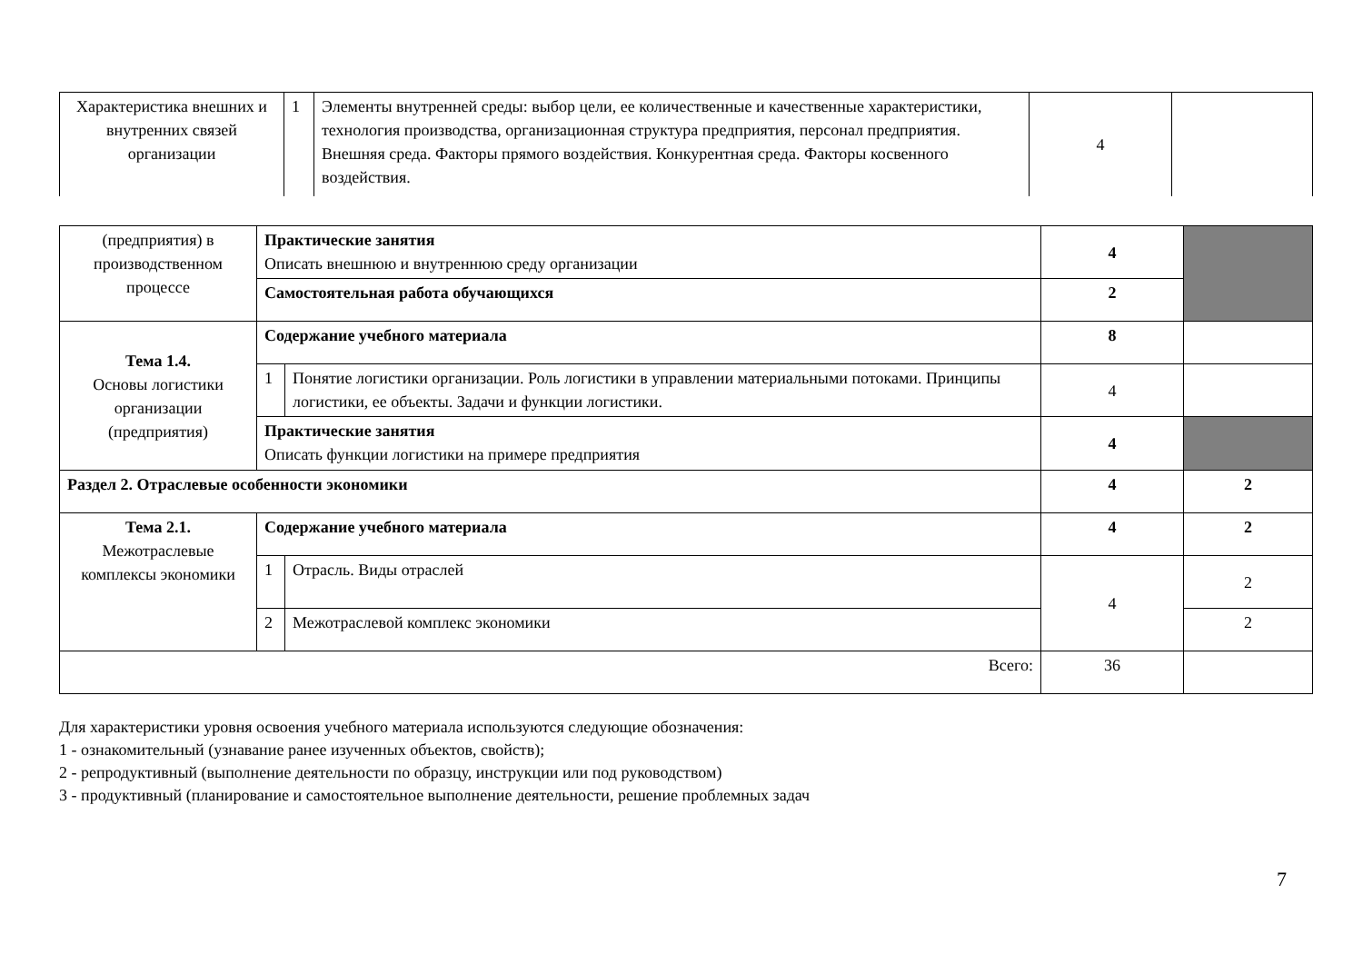| Характеристика внешних и внутренних связей организации | 1 | Элементы внутренней среды: выбор цели, ее количественные и качественные характеристики, технология производства, организационная структура предприятия, персонал предприятия. Внешняя среда. Факторы прямого воздействия. Конкурентная среда. Факторы косвенного воздействия. | 4 | |
| (предприятия) в производственном процессе | Практические занятия Описать внешнюю и внутреннюю среду организации | | 4 | |
| | Самостоятельная работа обучающихся | | 2 | |
| Тема 1.4. Основы логистики организации (предприятия) | Содержание учебного материала | | 8 | |
| | 1 | Понятие логистики организации. Роль логистики в управлении материальными потоками. Принципы логистики, ее объекты. Задачи и функции логистики. | 4 | |
| | Практические занятия Описать функции логистики на примере предприятия | | 4 | |
| Раздел 2. Отраслевые особенности экономики | | | 4 | 2 |
| Тема 2.1. Межотраслевые комплексы экономики | Содержание учебного материала | | 4 | 2 |
| | 1 | Отрасль. Виды отраслей | 4 | 2 |
| | 2 | Межотраслевой комплекс экономики | | 2 |
| Всего: | | | 36 | |
Для характеристики уровня освоения учебного материала используются следующие обозначения:
1 - ознакомительный (узнавание ранее изученных объектов, свойств);
2 - репродуктивный (выполнение деятельности по образцу, инструкции или под руководством)
3 - продуктивный (планирование и самостоятельное выполнение деятельности, решение проблемных задач
7